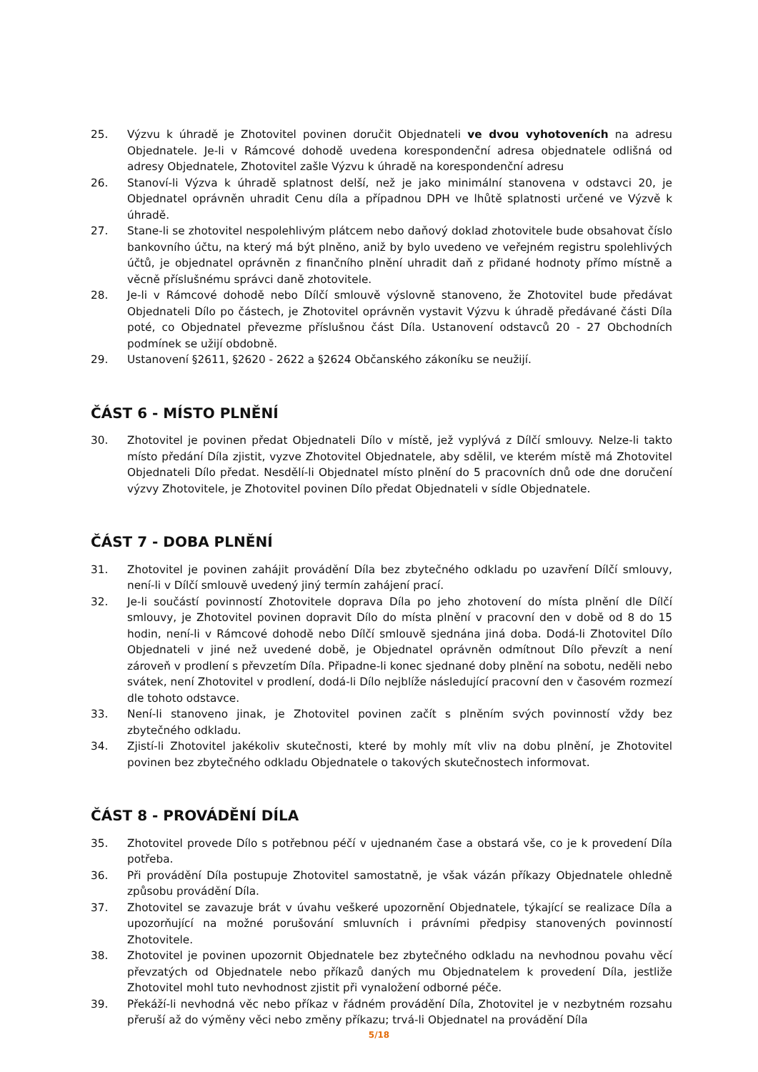25. Výzvu k úhradě je Zhotovitel povinen doručit Objednateli ve dvou vyhotoveních na adresu Objednatele. Je-li v Rámcové dohodě uvedena korespondenční adresa objednatele odlišná od adresy Objednatele, Zhotovitel zašle Výzvu k úhradě na korespondenční adresu
26. Stanoví-li Výzva k úhradě splatnost delší, než je jako minimální stanovena v odstavci 20, je Objednatel oprávněn uhradit Cenu díla a případnou DPH ve lhůtě splatnosti určené ve Výzvě k úhradě.
27. Stane-li se zhotovitel nespolehlivým plátcem nebo daňový doklad zhotovitele bude obsahovat číslo bankovního účtu, na který má být plněno, aniž by bylo uvedeno ve veřejném registru spolehlivých účtů, je objednatel oprávněn z finančního plnění uhradit daň z přidané hodnoty přímo místně a věcně příslušnému správci daně zhotovitele.
28. Je-li v Rámcové dohodě nebo Dílčí smlouvě výslovně stanoveno, že Zhotovitel bude předávat Objednateli Dílo po částech, je Zhotovitel oprávněn vystavit Výzvu k úhradě předávané části Díla poté, co Objednatel převezme příslušnou část Díla. Ustanovení odstavců 20 - 27 Obchodních podmínek se užijí obdobně.
29. Ustanovení §2611, §2620 - 2622 a §2624 Občanského zákoníku se neužijí.
ČÁST 6 - MÍSTO PLNĚNÍ
30. Zhotovitel je povinen předat Objednateli Dílo v místě, jež vyplývá z Dílčí smlouvy. Nelze-li takto místo předání Díla zjistit, vyzve Zhotovitel Objednatele, aby sdělil, ve kterém místě má Zhotovitel Objednateli Dílo předat. Nesdělí-li Objednatel místo plnění do 5 pracovních dnů ode dne doručení výzvy Zhotovitele, je Zhotovitel povinen Dílo předat Objednateli v sídle Objednatele.
ČÁST 7 - DOBA PLNĚNÍ
31. Zhotovitel je povinen zahájit provádění Díla bez zbytečného odkladu po uzavření Dílčí smlouvy, není-li v Dílčí smlouvě uvedený jiný termín zahájení prací.
32. Je-li součástí povinností Zhotovitele doprava Díla po jeho zhotovení do místa plnění dle Dílčí smlouvy, je Zhotovitel povinen dopravit Dílo do místa plnění v pracovní den v době od 8 do 15 hodin, není-li v Rámcové dohodě nebo Dílčí smlouvě sjednána jiná doba. Dodá-li Zhotovitel Dílo Objednateli v jiné než uvedené době, je Objednatel oprávněn odmítnout Dílo převzít a není zároveň v prodlení s převzetím Díla. Připadne-li konec sjednané doby plnění na sobotu, neděli nebo svátek, není Zhotovitel v prodlení, dodá-li Dílo nejblíže následující pracovní den v časovém rozmezí dle tohoto odstavce.
33. Není-li stanoveno jinak, je Zhotovitel povinen začít s plněním svých povinností vždy bez zbytečného odkladu.
34. Zjistí-li Zhotovitel jakékoliv skutečnosti, které by mohly mít vliv na dobu plnění, je Zhotovitel povinen bez zbytečného odkladu Objednatele o takových skutečnostech informovat.
ČÁST 8 - PROVÁDĚNÍ DÍLA
35. Zhotovitel provede Dílo s potřebnou péčí v ujednaném čase a obstará vše, co je k provedení Díla potřeba.
36. Při provádění Díla postupuje Zhotovitel samostatně, je však vázán příkazy Objednatele ohledně způsobu provádění Díla.
37. Zhotovitel se zavazuje brát v úvahu veškeré upozornění Objednatele, týkající se realizace Díla a upozorňující na možné porušování smluvních i právními předpisy stanovených povinností Zhotovitele.
38. Zhotovitel je povinen upozornit Objednatele bez zbytečného odkladu na nevhodnou povahu věcí převzatých od Objednatele nebo příkazů daných mu Objednatelem k provedení Díla, jestliže Zhotovitel mohl tuto nevhodnost zjistit při vynaložení odborné péče.
39. Překáží-li nevhodná věc nebo příkaz v řádném provádění Díla, Zhotovitel je v nezbytném rozsahu přeruší až do výměny věci nebo změny příkazu; trvá-li Objednatel na provádění Díla
5/18